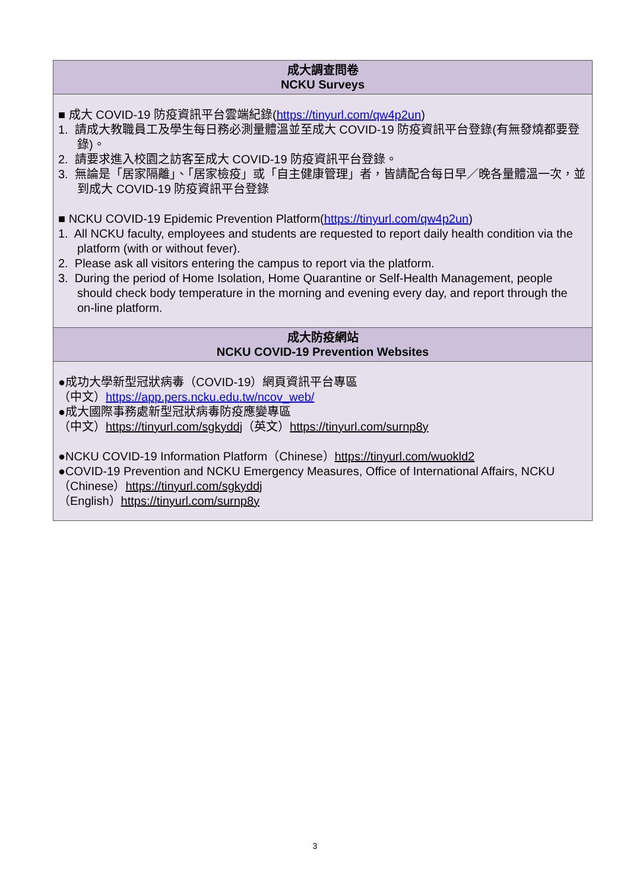| 成大調查問卷 NCKU Surveys |
| --- |
| ■ 成大 COVID-19 防疫資訊平台雲端紀錄( https://tinyurl.com/qw4p2un ) 1. 請成大教職員工及學生每日務必測量體溫並至成大 COVID-19 防疫資訊平台登錄(有無發燒都要登錄)。 2. 請要求進入校園之訪客至成大 COVID-19 防疫資訊平台登錄。 3. 無論是「居家隔離」、「居家檢疫」或「自主健康管理」者，皆請配合每日早／晚各量體溫一次，並到成大 COVID-19 防疫資訊平台登錄 ■ NCKU COVID-19 Epidemic Prevention Platform( https://tinyurl.com/qw4p2un ) 1. All NCKU faculty, employees and students are requested to report daily health condition via the platform (with or without fever). 2. Please ask all visitors entering the campus to report via the platform. 3. During the period of Home Isolation, Home Quarantine or Self-Health Management, people should check body temperature in the morning and evening every day, and report through the on-line platform. |
| 成大防疫網站 NCKU COVID-19 Prevention Websites |
| ●成功大學新型冠狀病毒（COVID-19）網頁資訊平台專區 （中文） https://app.pers.ncku.edu.tw/ncov_web/ ●成大國際事務處新型冠狀病毒防疫應變專區 （中文） https://tinyurl.com/sgkyddj （英文） https://tinyurl.com/surnp8y ●NCKU COVID-19 Information Platform（Chinese） https://tinyurl.com/wuokld2 ●COVID-19 Prevention and NCKU Emergency Measures, Office of International Affairs, NCKU （Chinese） https://tinyurl.com/sgkyddj （English） https://tinyurl.com/surnp8y |
3